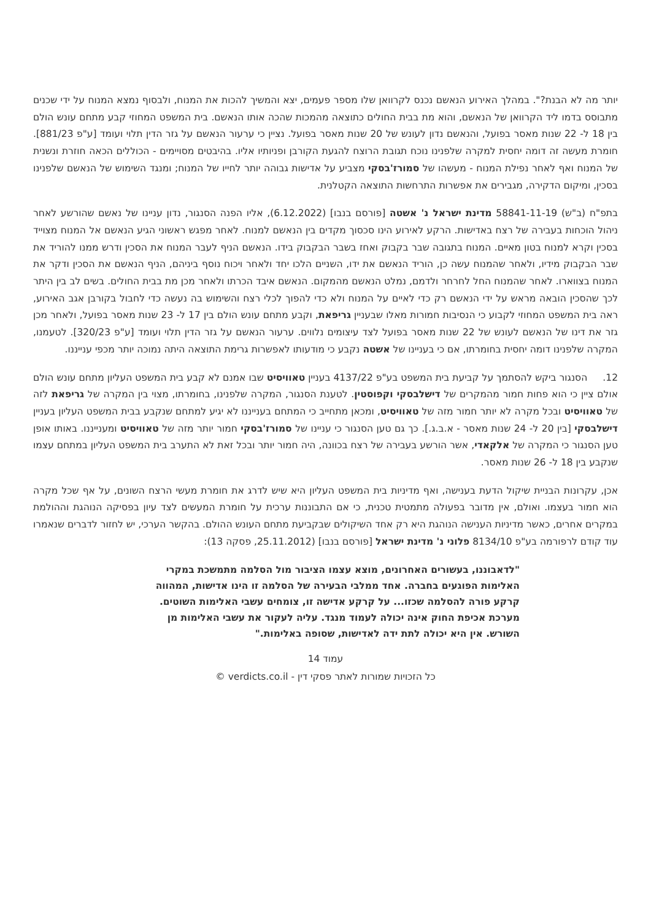יותר מה לא הבנת?". במהלך האירוע הנאשם נכנס לקרוואן שלו מספר פעמים, יצא והמשיך להכות את המנוח, ולבסוף נמצא המנוח על ידי שכנים מתבוסס בדמו ליד הקרוואן של הנאשם, והוא מת בבית החולים כתוצאה מהמכות שהכה אותו הנאשם. בית המשפט המחוזי קבע מתחם עונש הולם בין 18 ל- 22 שנות מאסר בפועל, והנאשם נדון לעונש של 20 שנות מאסר בפועל. נציין כי ערעור הנאשם על גזר הדין תלוי ועומד [ע"פ 881/23]. חומרת מעשה זה דומה יחסית למקרה שלפנינו נוכח תגובת הרוצח להגעת הקורבן ופניותיו אליו. בהיבטים מסויימים - הכוללים הכאה חוזרת ונשנית של המנוח ואף לאחר נפילת המנוח - מעשהו של סמורז'בסקי מצביע על אדישות גבוהה יותר לחייו של המנוח; ומנגד השימוש של הנאשם שלפנינו בסכין, ומיקום הדקירה, מגבירים את אפשרות התרחשות התוצאה הקטלנית.
בתפ"ח (ב"ש) 58841-11-19 מדינת ישראל נ' אשטה [פורסם בנבו] (6.12.2022), אליו הפנה הסנגור, נדון עניינו של נאשם שהורשע לאחר ניהול הוכחות בעבירה של רצח באדישות. הרקע לאירוע הינו סכסוך מקדים בין הנאשם למנוח. לאחר מפגש ראשוני הגיע הנאשם אל המנוח מצוייד בסכין וקרא למנוח בטון מאיים. המנוח בתגובה שבר בקבוק ואחז בשבר הבקבוק בידו. הנאשם הניף לעבר המנוח את הסכין ודרש ממנו להוריד את שבר הבקבוק מידיו, ולאחר שהמנוח עשה כן, הוריד הנאשם את ידו, השניים הלכו יחד ולאחר ויכוח נוסף ביניהם, הניף הנאשם את הסכין ודקר את המנוח בצווארו. לאחר שהמנוח החל לחרחר ולדמם, נמלט הנאשם מהמקום. הנאשם איבד הכרתו ולאחר מכן מת בבית החולים. בשים לב בין היתר לכך שהסכין הובאה מראש על ידי הנאשם רק כדי לאיים על המנוח ולא כדי להפוך לכלי רצח והשימוש בה נעשה כדי לחבול בקורבן אגב האירוע, ראה בית המשפט המחוזי לקבוע כי הנסיבות חמורות מאלו שבעניין גריפאת, וקבע מתחם עונש הולם בין 17 ל- 23 שנות מאסר בפועל, ולאחר מכן גזר את דינו של הנאשם לעונש של 22 שנות מאסר בפועל לצד עיצומים נלווים. ערעור הנאשם על גזר הדין תלוי ועומד [ע"פ 320/23]. לטעמנו, המקרה שלפנינו דומה יחסית בחומרתו, אם כי בעניינו של אשטה נקבע כי מודעותו לאפשרות גרימת התוצאה היתה נמוכה יותר מכפי ענייננו.
12. הסנגור ביקש להסתמך על קביעת בית המשפט בע"פ 4137/22 בעניין טאוויסיט שבו אמנם לא קבע בית המשפט העליון מתחם עונש הולם אולם ציין כי הוא פחות חמור מהמקרים של דישלבסקי וקפוסטין. לטענת הסנגור, המקרה שלפנינו, בחומרתו, מצוי בין המקרה של גריפאת לזה של טאוויסיט ובכל מקרה לא יותר חמור מזה של טאוויסיט, ומכאן מתחייב כי המתחם בענייננו לא יגיע למתחם שנקבע בבית המשפט העליון בעניין דישלבסקי [בין 20 ל- 24 שנות מאסר - א.ב.ג.]. כך גם טען הסנגור כי עניינו של סמורז'בסקי חמור יותר מזה של טאוויסיט ומענייננו. באותו אופן טען הסנגור כי המקרה של אלקאדי, אשר הורשע בעבירה של רצח בכוונה, היה חמור יותר ובכל זאת לא התערב בית המשפט העליון במתחם עצמו שנקבע בין 18 ל- 26 שנות מאסר.
אכן, עקרונות הבניית שיקול הדעת בענישה, ואף מדיניות בית המשפט העליון היא שיש לדרג את חומרת מעשי הרצח השונים, על אף שכל מקרה הוא חמור בעצמו. ואולם, אין מדובר בפעולה מתמטית טכנית, כי אם התבוננות ערכית על חומרת המעשים לצד עיון בפסיקה הנוהגת וההולמת במקרים אחרים, כאשר מדיניות הענישה הנוהגת היא רק אחד השיקולים שבקביעת מתחם העונש ההולם. בהקשר הערכי, יש לחזור לדברים שנאמרו עוד קודם לרפורמה בע"פ 8134/10 פלוני נ' מדינת ישראל [פורסם בנבו] (25.11.2012, פסקה 13):
"לדאבוננו, בעשורים האחרונים, מוצא עצמו הציבור מול הסלמה מתמשכת במקרי האלימות הפוגעים בחברה. אחד ממלבי הבעירה של הסלמה זו הינו אדישות, המהווה קרקע פורה להסלמה שכזו... על קרקע אדישה זו, צומחים עשבי האלימות השוטים. מערכת אכיפת החוק אינה יכולה לעמוד מנגד. עליה לעקור את עשבי האלימות מן השורש. אין היא יכולה לתת ידה לאדישות, שסופה באלימות."
עמוד 14
כל הזכויות שמורות לאתר פסקי דין - verdicts.co.il ©